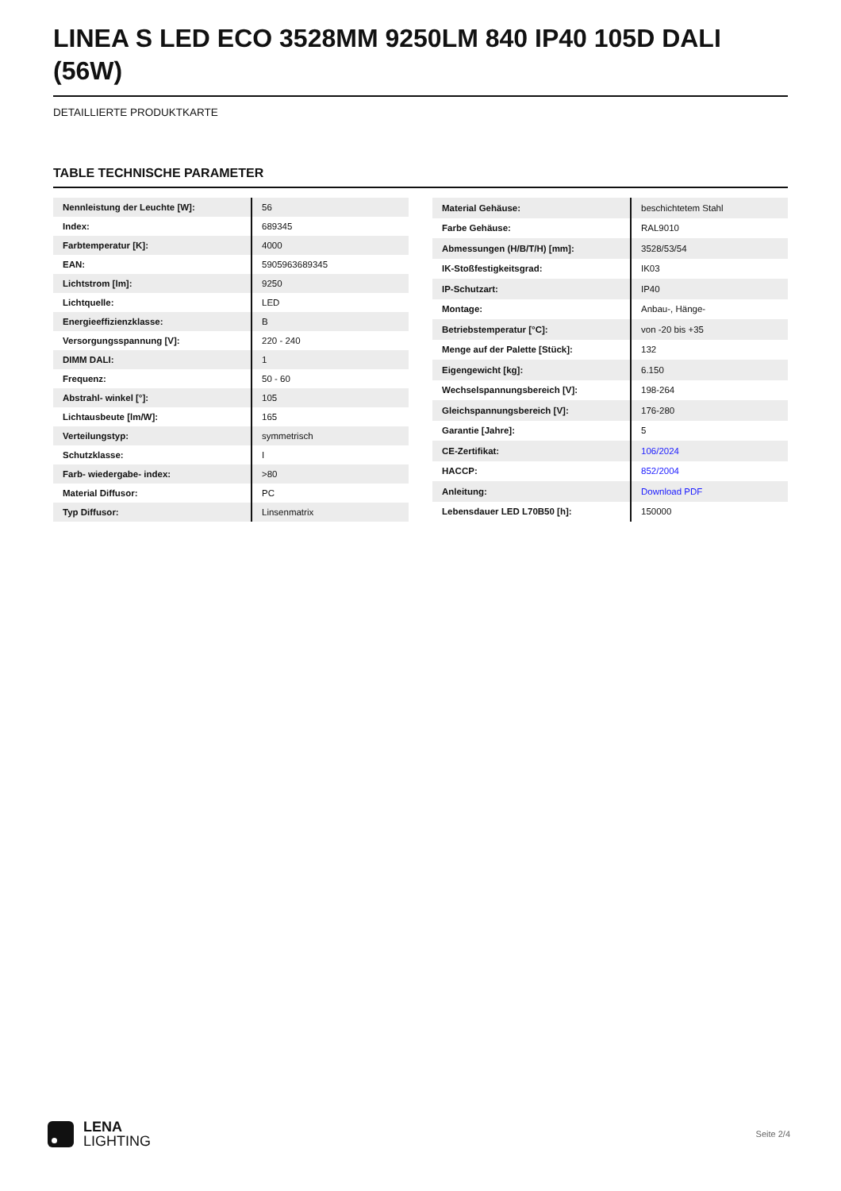LINEA S LED ECO 3528MM 9250LM 840 IP40 105D DALI (56W)
DETAILLIERTE PRODUKTKARTE
TABLE TECHNISCHE PARAMETER
| Nennleistung der Leuchte [W]: | 56 |
| Index: | 689345 |
| Farbtemperatur [K]: | 4000 |
| EAN: | 5905963689345 |
| Lichtstrom [lm]: | 9250 |
| Lichtquelle: | LED |
| Energieeffizienzklasse: | B |
| Versorgungsspannung [V]: | 220 - 240 |
| DIMM DALI: | 1 |
| Frequenz: | 50 - 60 |
| Abstrahl- winkel [°]: | 105 |
| Lichtausbeute [lm/W]: | 165 |
| Verteilungstyp: | symmetrisch |
| Schutzklasse: | I |
| Farb- wiedergabe- index: | >80 |
| Material Diffusor: | PC |
| Typ Diffusor: | Linsenmatrix |
| Material Gehäuse: | beschichtetem Stahl |
| Farbe Gehäuse: | RAL9010 |
| Abmessungen (H/B/T/H) [mm]: | 3528/53/54 |
| IK-Stoßfestigkeitsgrad: | IK03 |
| IP-Schutzart: | IP40 |
| Montage: | Anbau-, Hänge- |
| Betriebstemperatur [°C]: | von -20 bis +35 |
| Menge auf der Palette [Stück]: | 132 |
| Eigengewicht [kg]: | 6.150 |
| Wechselspannungsbereich [V]: | 198-264 |
| Gleichspannungsbereich [V]: | 176-280 |
| Garantie [Jahre]: | 5 |
| CE-Zertifikat: | 106/2024 |
| HACCP: | 852/2004 |
| Anleitung: | Download PDF |
| Lebensdauer LED L70B50 [h]: | 150000 |
LENA
LIGHTING
Seite 2/4